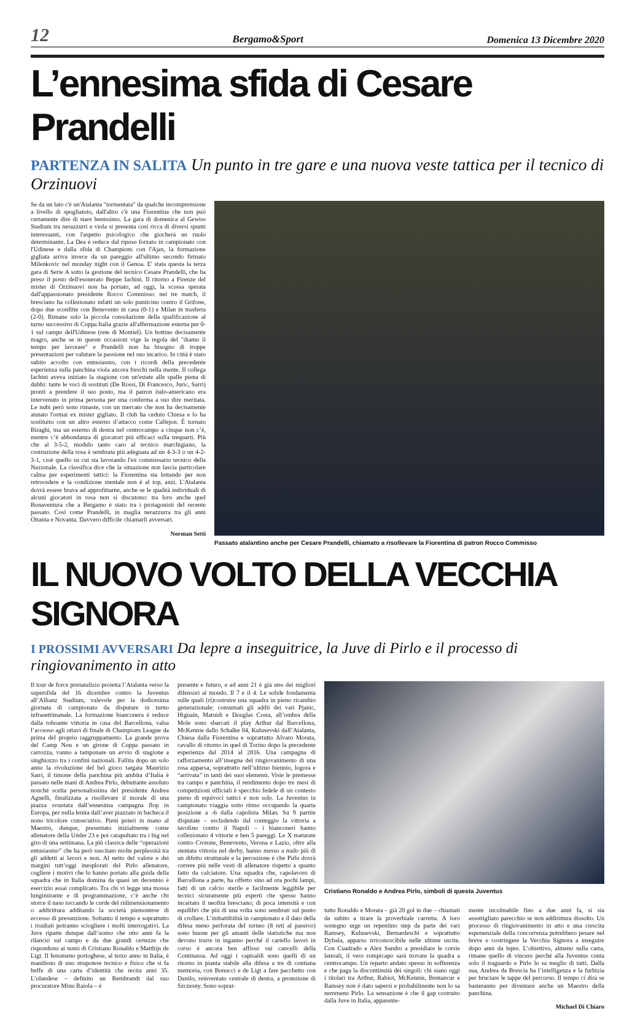12 Bergamo&Sport Domenica 13 Dicembre 2020
L’ennesima sfida di Cesare Prandelli
PARTENZA IN SALITA Un punto in tre gare e una nuova veste tattica per il tecnico di Orzinuovi
Se da un lato c'è un'Atalanta "tormentata" da qualche incomprensione a livello di spogliatoio, dall'altro c'è una Fiorentina che non può certamente dire di stare benissimo. La gara di domenica al Gewiss Stadium tra nerazzurri e viola si presenta così ricca di diversi spunti interessanti, con l'aspetto psicologico che giocherà un ruolo determinante. La Dea è reduce dal riposo forzato in campionato con l'Udinese e dalla sfida di Champions con l'Ajax, la formazione gigliata arriva invece da un pareggio all'ultimo secondo firmato Milenkovic nel monday night con il Genoa. E' stata questa la terza gara di Serie A sotto la gestione del tecnico Cesare Prandelli, che ha preso il posto dell'esonerato Beppe Iachini. Il ritorno a Firenze del mister di Orzinuovi non ha portato, ad oggi, la scossa sperata dall'appassionato presidente Rocco Commisso: nei tre match, il bresciano ha collezionato infatti un solo punticino contro il Grifone, dopo due sconfitte con Benevento in casa (0-1) e Milan in trasferta (2-0). Rimane solo la piccola consolazione della qualificazione al turno successivo di Coppa Italia grazie all'affermazione esterna per 0-1 sul campo dell'Udinese (rete di Montiel). Un bottino decisamente magro, anche se in queste occasioni vige la regola del "diamo il tempo per lavorare" e Prandelli non ha bisogno di troppe presentazioni per valutare la passione nel suo incarico. In città è stato subito accolto con entusiasmo, con i ricordi della precedente esperienza sulla panchina viola ancora freschi nella mente. Il collega Iachini aveva iniziato la stagione con un'estate alle spalle piena di dubbi: tante le voci di sostituti (De Rossi, Di Francesco, Juric, Sarri) pronti a prendere il suo posto, ma il patron italo-americano era intervenuto in prima persona per una conferma a suo dire meritata. Le nubi però sono rimaste, con un mercato che non ha decisamente aiutato l'ormai ex mister gigliato. Il club ha ceduto Chiesa e lo ha sostituito con un altro esterno d’attacco come Callejon. È tornato Biraghi, ma un esterno di destra nel centrocampo a cinque non c’è, mentre c’è abbondanza di giocatori più efficaci sulla trequarti. Più che al 3-5-2, modulo tanto caro al tecnico marchigiano, la costruzione della rosa è sembrata più adeguata ad un 4-3-3 o un 4-2-3-1, cioè quello su cui sta lavorando l'ex commissario tecnico della Nazionale. La classifica dice che la situazione non lascia particolare calma per esperimenti tattici: la Fiorentina sta lottando per non retrocedere e la condizione mentale non è al top, anzi. L'Atalanta dovrà essere brava ad approfittarne, anche se le qualità individuali di alcuni giocatori in rosa non si discutono: tra loro anche quel Bonaventura che a Bergamo è stato tra i protagonisti del recente passato. Così come Prandelli, in maglia nerazzurra tra gli anni Ottanta e Novanta. Davvero difficile chiamarli avversari.
Norman Setti
Passato atalantino anche per Cesare Prandelli, chiamato a risollevare la Fiorentina di patron Rocco Commisso
IL NUOVO VOLTO DELLA VECCHIA SIGNORA
I PROSSIMI AVVERSARI Da lepre a inseguitrice, la Juve di Pirlo e il processo di ringiovanimento in atto
Il tour de force prenatalizio proietta l’Atalanta verso la supersfida del 16 dicembre contro la Juventus all’Allianz Stadium, valevole per la dodicesima giornata di campionato da disputare in turno infrasettimanale. La formazione bianconera è reduce dalla roboante vittoria in casa del Barcellona, valsa l’accesso agli ottavi di finale di Champions League da prima del proprio raggruppamento. La grande prova del Camp Nou e un girone di Coppa passato in carrozza, vanno a tamponare un avvio di stagione a singhiozzo tra i confini nazionali. Fallita dopo un solo anno la rivoluzione del bel gioco targata Maurizio Sarri, il timone della panchina più ambita d’Italia è passato nelle mani di Andrea Pirlo, debuttante assoluto nonché scelta personalissima del presidente Andrea Agnelli, finalizzata a risollevare il morale di una piazza svuotata dall’ennesima campagna flop in Europa, per nulla lenita dall’aver piazzato in bacheca il nono tricolore consecutivo. Pieni poteri in mano al Maestro, dunque, presentato inizialmente come allenatore della Under 23 e poi catapultato tra i big nel giro di una settimana. La più classica delle “operazioni entusiasmo” che ha però suscitato molte perplessità tra gli addetti ai lavori e non. Al netto del valore e dei margini tutt’oggi inesplorati del Pirlo allenatore, cogliere i motivi che lo hanno portato alla guida della squadra che in Italia domina da quasi un decennio è esercizio assai complicato. Tra chi vi legge una mossa lungimirante e di programmazione, c’è anche chi storce il naso toccando le corde del ridimensionamento o addirittura additando la società piemontese di eccesso di presunzione. Soltanto il tempo e soprattutto i risultati potranno sciogliere i molti interrogativi. La Juve riparte dunque dall’uomo che otto anni fa la rilanciò sul campo e da due grandi certezze che rispondono ai nomi di Cristiano Ronaldo e Matthijs de Ligt. Il fenomeno portoghese, al terzo anno in Italia, è manifesto di uno strapotere tecnico e fisico che si fa beffe di una carta d’identità che recita anni 35. L’olandese – definito un Rembrandt dal suo procuratore Mino Raiola – è
presente e futuro, e ad anni 21 è già uno dei migliori difensori al mondo. Il 7 e il 4. Le solide fondamenta sulle quali (ri)costruire una squadra in pieno ricambio generazionale: consumati gli addii dei vari Pjanic, Higuain, Matuidi e Douglas Costa, all’ombra della Mole sono sbarcati il play Arthur dal Barcellona, McKennie dallo Schalke 04, Kulusevski dall’Atalanta, Chiesa dalla Fiorentina e soprattutto Alvaro Morata, cavallo di ritorno in quel di Torino dopo la precedente esperienza dal 2014 al 2016. Una campagna di rafforzamento all’insegna del ringiovanimento di una rosa apparsa, soprattutto nell’ultimo biennio, logora e “arrivata” in tanti dei suoi elementi. Viste le premesse tra campo e panchina, il rendimento dopo tre mesi di competizioni ufficiali è specchio fedele di un contesto pieno di equivoci tattici e non solo. La Juventus in campionato viaggia sotto ritmo occupando la quarta posizione a -6 dalla capolista Milan. Su 9 partite disputate – escludendo dal conteggio la vittoria a tavolino contro il Napoli – i bianconeri hanno collezionato 4 vittorie e ben 5 pareggi. Le X maturate contro Crotone, Benevento, Verona e Lazio, oltre alla stentata vittoria nel derby, hanno messo a nudo più di un difetto strutturale e la percezione è che Pirlo dovrà correre più nelle vesti di allenatore rispetto a quanto fatto da calciatore. Una squadra che, capolavoro di Barcellona a parte, ha offerto sino ad ora pochi lampi, fatti di un calcio sterile e facilmente leggibile per tecnici sicuramente più esperti che spesso hanno incartato il neofita bresciano; di poca intensità e con equilibri che più di una volta sono sembrati sul punto di crollare. L’imbattibilità in campionato e il dato della difesa meno perforata del torneo (8 reti al passivo) sono buone per gli amanti delle statistiche ma non devono trarre in inganno perché il cartello lavori in corso è ancora ben affisso sui cancelli della Continassa. Ad oggi i capisaldi sono quelli di un ritorno in pianta stabile alla difesa a tre di contiana memoria, con Bonucci e de Ligt a fare pacchetto con Danilo, reinventato centrale di destra, a protezione di Szczesny. Sono soprat-
Cristiano Ronaldo e Andrea Pirlo, simboli di questa Juventus
tutto Ronaldo e Morata – già 20 gol in due – chiamati da subito a tirare la proverbiale carretta. A loro sostegno urge un repentino step da parte dei vari Ramsey, Kulusevski, Bernardeschi e soprattutto Dybala, apparso irriconoscibile nelle ultime uscite. Con Cuadrado e Alex Sandro a presidiare le corsie laterali, il vero rompicapo sarà trovare la quadra a centrocampo. Un reparto andato spesso in sofferenza e che paga la discontinuità dei singoli: chi siano oggi i titolari tra Arthur, Rabiot, McKennie, Bentancur e Ramsey non è dato sapersi e probabilmente non lo sa nemmeno Pirlo. La sensazione è che il gap costruito dalla Juve in Italia, apparente-
mente incolmabile fino a due anni fa, si sia assottigliato parecchio se non addirittura dissolto. Un processo di ringiovanimento in atto e una crescita esponenziale della concorrenza potrebbero pesare nel breve e costringere la Vecchia Signora a inseguire dopo anni da lepre. L’obiettivo, almeno sulla carta, rimane quello di vincere perché alla Juventus conta solo il traguardo e Pirlo lo sa meglio di tutti. Dalla sua, Andrea da Brescia ha l’intelligenza e la furbizia per bruciare le tappe del percorso. Il tempo ci dirà se basteranno per diventare anche un Maestro della panchina.
Michael Di Chiaro